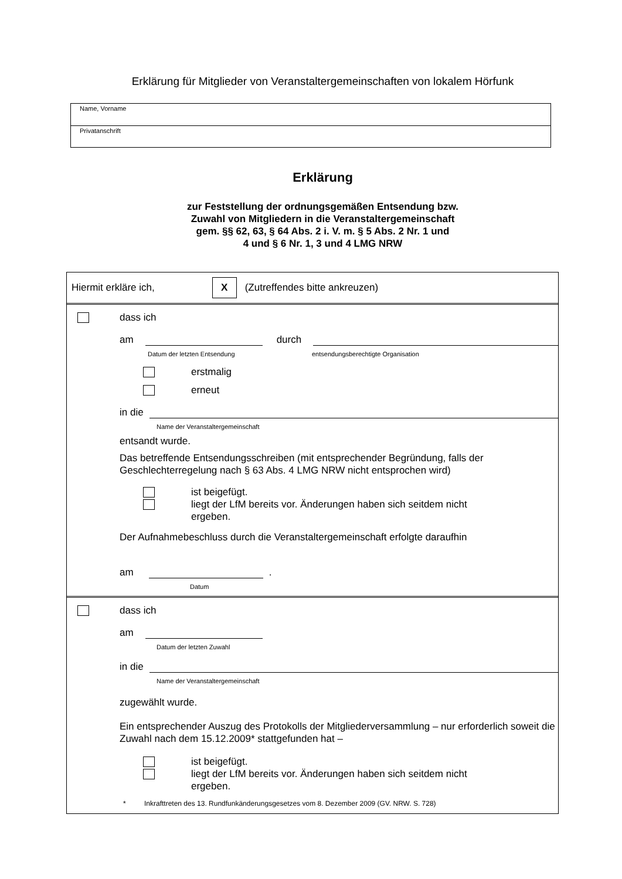Erklärung für Mitglieder von Veranstaltergemeinschaften von lokalem Hörfunk
Name, Vorname
Privatanschrift
Erklärung
zur Feststellung der ordnungsgemäßen Entsendung bzw.
Zuwahl von Mitgliedern in die Veranstaltergemeinschaft
gem. §§ 62, 63, § 64 Abs. 2 i. V. m. § 5 Abs. 2 Nr. 1 und
4 und § 6 Nr. 1, 3 und 4 LMG NRW
Hiermit erkläre ich, X (Zutreffendes bitte ankreuzen)
dass ich
am durch
Datum der letzten Entsendung entsendungsberechtigte Organisation
erstmalig
erneut
in die
Name der Veranstaltergemeinschaft
entsandt wurde.
Das betreffende Entsendungsschreiben (mit entsprechender Begründung, falls der Geschlechterregelung nach § 63 Abs. 4 LMG NRW nicht entsprochen wird)
ist beigefügt.
liegt der LfM bereits vor. Änderungen haben sich seitdem nicht
ergeben.
Der Aufnahmebeschluss durch die Veranstaltergemeinschaft erfolgte daraufhin
am .
Datum
dass ich
am
Datum der letzten Zuwahl
in die
Name der Veranstaltergemeinschaft
zugewählt wurde.
Ein entsprechender Auszug des Protokolls der Mitgliederversammlung – nur erforderlich soweit die Zuwahl nach dem 15.12.2009* stattgefunden hat –
ist beigefügt.
liegt der LfM bereits vor. Änderungen haben sich seitdem nicht
ergeben.
* Inkrafttreten des 13. Rundfunkänderungsgesetzes vom 8. Dezember 2009 (GV. NRW. S. 728)